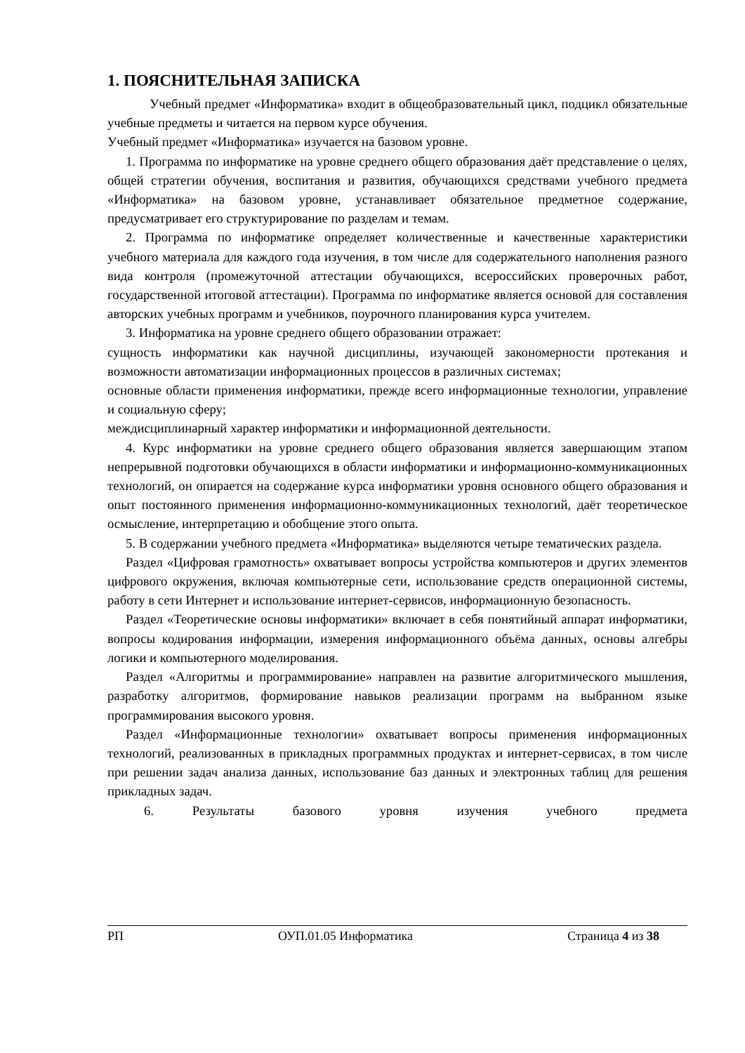1. ПОЯСНИТЕЛЬНАЯ ЗАПИСКА
Учебный предмет «Информатика» входит в общеобразовательный цикл, подцикл обязательные учебные предметы и читается на первом курсе обучения.
Учебный предмет «Информатика» изучается на базовом уровне.
1. Программа по информатике на уровне среднего общего образования даёт представление о целях, общей стратегии обучения, воспитания и развития, обучающихся средствами учебного предмета «Информатика» на базовом уровне, устанавливает обязательное предметное содержание, предусматривает его структурирование по разделам и темам.
2. Программа по информатике определяет количественные и качественные характеристики учебного материала для каждого года изучения, в том числе для содержательного наполнения разного вида контроля (промежуточной аттестации обучающихся, всероссийских проверочных работ, государственной итоговой аттестации). Программа по информатике является основой для составления авторских учебных программ и учебников, поурочного планирования курса учителем.
3. Информатика на уровне среднего общего образовании отражает:
сущность информатики как научной дисциплины, изучающей закономерности протекания и возможности автоматизации информационных процессов в различных системах;
основные области применения информатики, прежде всего информационные технологии, управление и социальную сферу;
междисциплинарный характер информатики и информационной деятельности.
4. Курс информатики на уровне среднего общего образования является завершающим этапом непрерывной подготовки обучающихся в области информатики и информационно-коммуникационных технологий, он опирается на содержание курса информатики уровня основного общего образования и опыт постоянного применения информационно-коммуникационных технологий, даёт теоретическое осмысление, интерпретацию и обобщение этого опыта.
5. В содержании учебного предмета «Информатика» выделяются четыре тематических раздела.
Раздел «Цифровая грамотность» охватывает вопросы устройства компьютеров и других элементов цифрового окружения, включая компьютерные сети, использование средств операционной системы, работу в сети Интернет и использование интернет-сервисов, информационную безопасность.
Раздел «Теоретические основы информатики» включает в себя понятийный аппарат информатики, вопросы кодирования информации, измерения информационного объёма данных, основы алгебры логики и компьютерного моделирования.
Раздел «Алгоритмы и программирование» направлен на развитие алгоритмического мышления, разработку алгоритмов, формирование навыков реализации программ на выбранном языке программирования высокого уровня.
Раздел «Информационные технологии» охватывает вопросы применения информационных технологий, реализованных в прикладных программных продуктах и интернет-сервисах, в том числе при решении задач анализа данных, использование баз данных и электронных таблиц для решения прикладных задач.
6. Результаты базового уровня изучения учебного предмета
РП ОУП.01.05 Информатика Страница 4 из 38